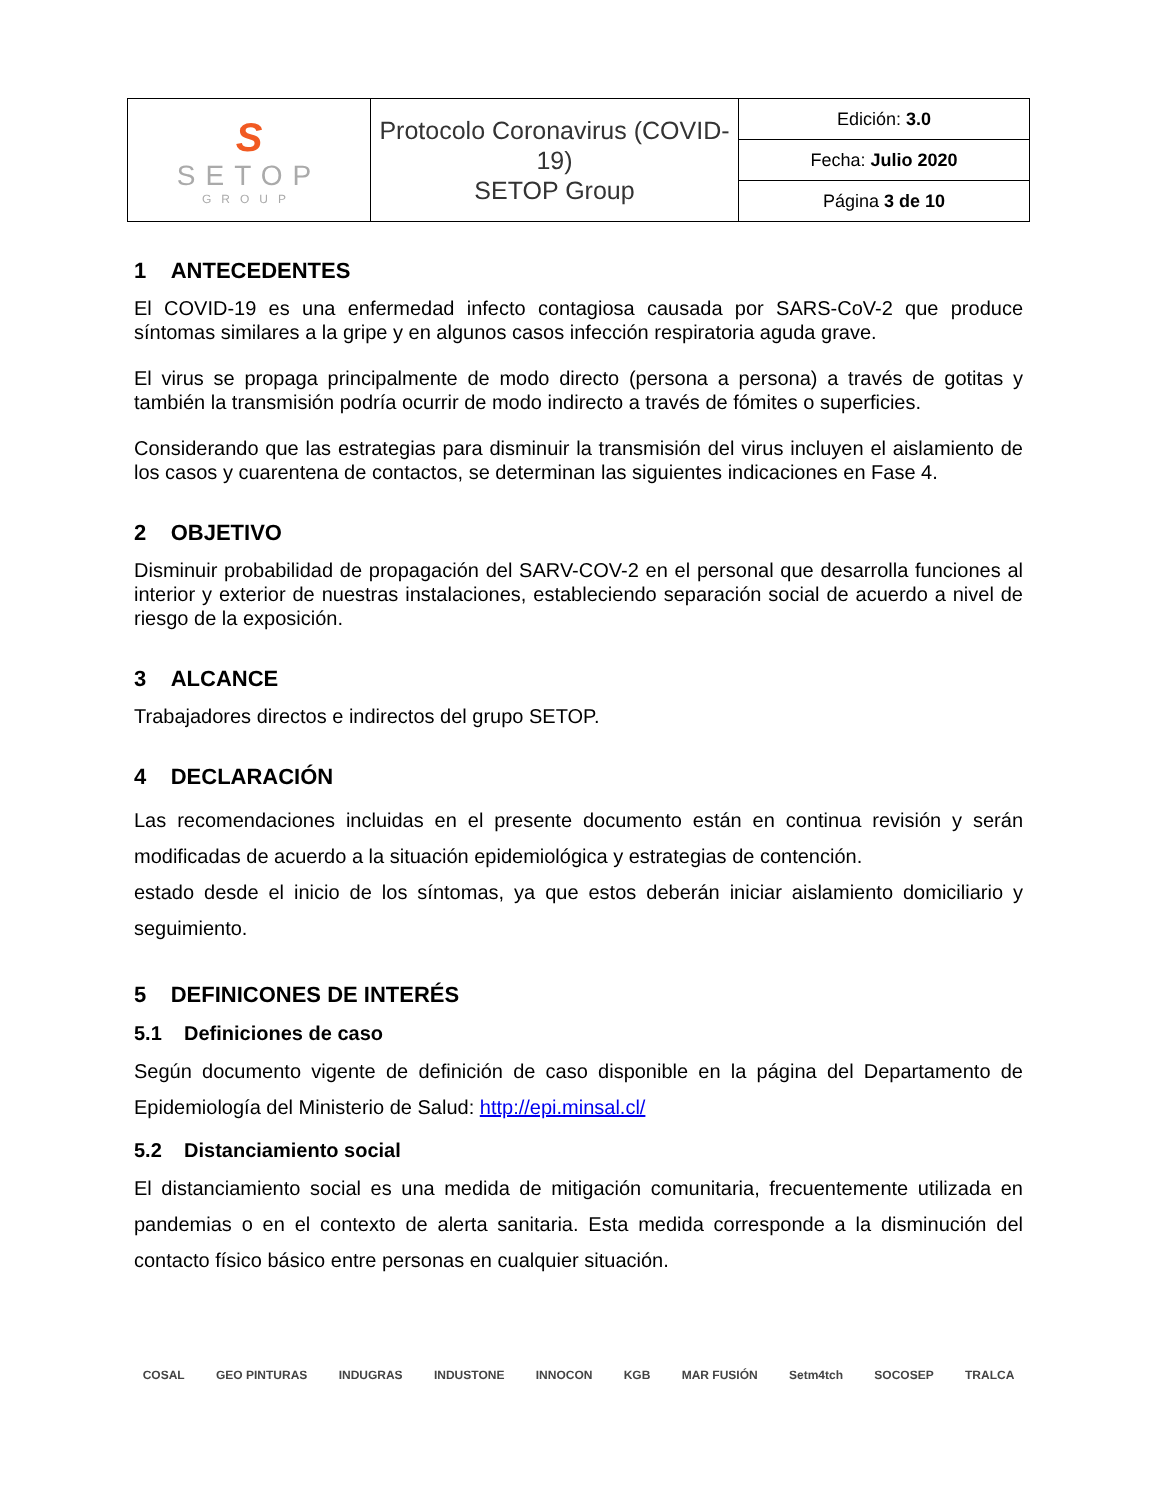| S SETOP GROUP | Protocolo Coronavirus (COVID-19) SETOP Group | Edición: 3.0 |
| | | Fecha: Julio 2020 |
| | | Página 3 de 10 |
1 ANTECEDENTES
El COVID-19 es una enfermedad infecto contagiosa causada por SARS-CoV-2 que produce síntomas similares a la gripe y en algunos casos infección respiratoria aguda grave.
El virus se propaga principalmente de modo directo (persona a persona) a través de gotitas y también la transmisión podría ocurrir de modo indirecto a través de fómites o superficies.
Considerando que las estrategias para disminuir la transmisión del virus incluyen el aislamiento de los casos y cuarentena de contactos, se determinan las siguientes indicaciones en Fase 4.
2 OBJETIVO
Disminuir probabilidad de propagación del SARV-COV-2 en el personal que desarrolla funciones al interior y exterior de nuestras instalaciones, estableciendo separación social de acuerdo a nivel de riesgo de la exposición.
3 ALCANCE
Trabajadores directos e indirectos del grupo SETOP.
4 DECLARACIÓN
Las recomendaciones incluidas en el presente documento están en continua revisión y serán modificadas de acuerdo a la situación epidemiológica y estrategias de contención.
estado desde el inicio de los síntomas, ya que estos deberán iniciar aislamiento domiciliario y seguimiento.
5 DEFINICONES DE INTERÉS
5.1 Definiciones de caso
Según documento vigente de definición de caso disponible en la página del Departamento de Epidemiología del Ministerio de Salud: http://epi.minsal.cl/
5.2 Distanciamiento social
El distanciamiento social es una medida de mitigación comunitaria, frecuentemente utilizada en pandemias o en el contexto de alerta sanitaria. Esta medida corresponde a la disminución del contacto físico básico entre personas en cualquier situación.
COSAL GEO PINTURAS INDUGRAS INDUSTONE INNOCON KGB MAR FUSIÓN Setm4tch SOCOSEP TRALCA